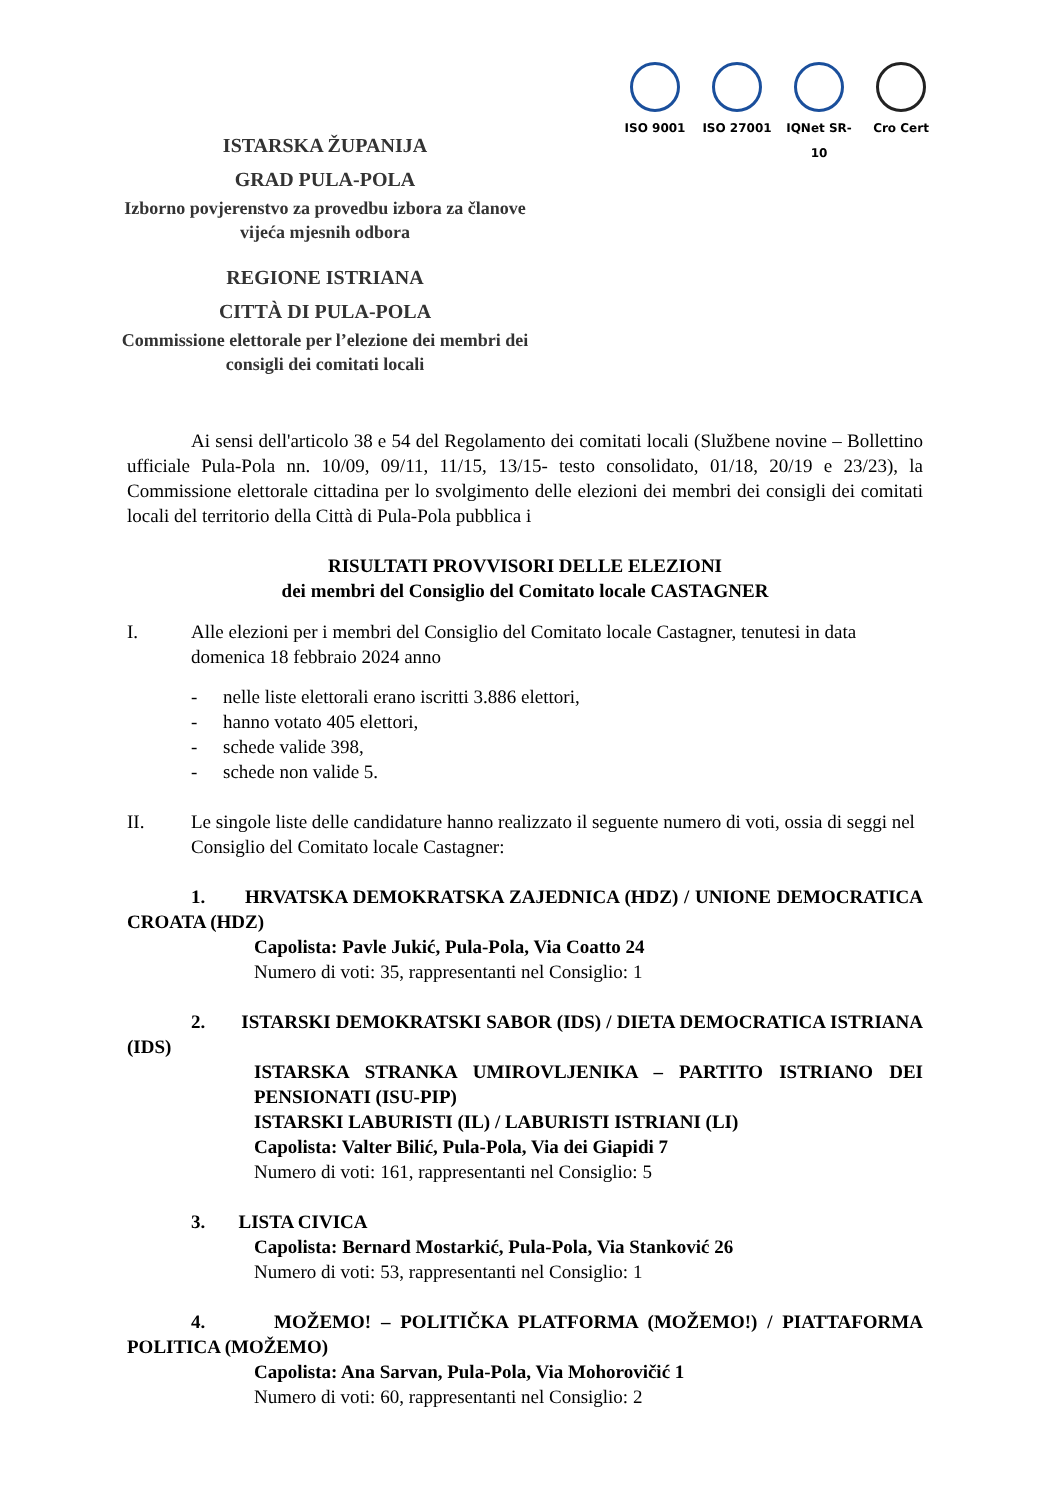ISO 9001 ISO 27001 IQNet SR-10
Cro Cert
ISTARSKA ŽUPANIJA
GRAD PULA-POLA
Izborno povjerenstvo za provedbu izbora za članove vijeća mjesnih odbora
REGIONE ISTRIANA
CITTÀ DI PULA-POLA
Commissione elettorale per l’elezione dei membri dei consigli dei comitati locali
Ai sensi dell'articolo 38 e 54 del Regolamento dei comitati locali (Službene novine – Bollettino ufficiale Pula-Pola nn. 10/09, 09/11, 11/15, 13/15- testo consolidato, 01/18, 20/19 e 23/23), la Commissione elettorale cittadina per lo svolgimento delle elezioni dei membri dei consigli dei comitati locali del territorio della Città di Pula-Pola pubblica i
RISULTATI PROVVISORI DELLE ELEZIONI
dei membri del Consiglio del Comitato locale CASTAGNER
I. Alle elezioni per i membri del Consiglio del Comitato locale Castagner, tenutesi in data domenica 18 febbraio 2024 anno
- nelle liste elettorali erano iscritti 3.886 elettori,
- hanno votato 405 elettori,
- schede valide 398,
- schede non valide 5.
II. Le singole liste delle candidature hanno realizzato il seguente numero di voti, ossia di seggi nel Consiglio del Comitato locale Castagner:
1. HRVATSKA DEMOKRATSKA ZAJEDNICA (HDZ) / UNIONE DEMOCRATICA CROATA (HDZ)
Capolista: Pavle Jukić, Pula-Pola, Via Coatto 24
Numero di voti: 35, rappresentanti nel Consiglio: 1
2. ISTARSKI DEMOKRATSKI SABOR (IDS) / DIETA DEMOCRATICA ISTRIANA (IDS)
ISTARSKA STRANKA UMIROVLJENIKA – PARTITO ISTRIANO DEI PENSIONATI (ISU-PIP)
ISTARSKI LABURISTI (IL) / LABURISTI ISTRIANI (LI)
Capolista: Valter Bilić, Pula-Pola, Via dei Giapidi 7
Numero di voti: 161, rappresentanti nel Consiglio: 5
3. LISTA CIVICA
Capolista: Bernard Mostarkić, Pula-Pola, Via Stanković 26
Numero di voti: 53, rappresentanti nel Consiglio: 1
4. MOŽEMO! – POLITIČKA PLATFORMA (MOŽEMO!) / PIATTAFORMA POLITICA (MOŽEMO)
Capolista: Ana Sarvan, Pula-Pola, Via Mohorovičić 1
Numero di voti: 60, rappresentanti nel Consiglio: 2